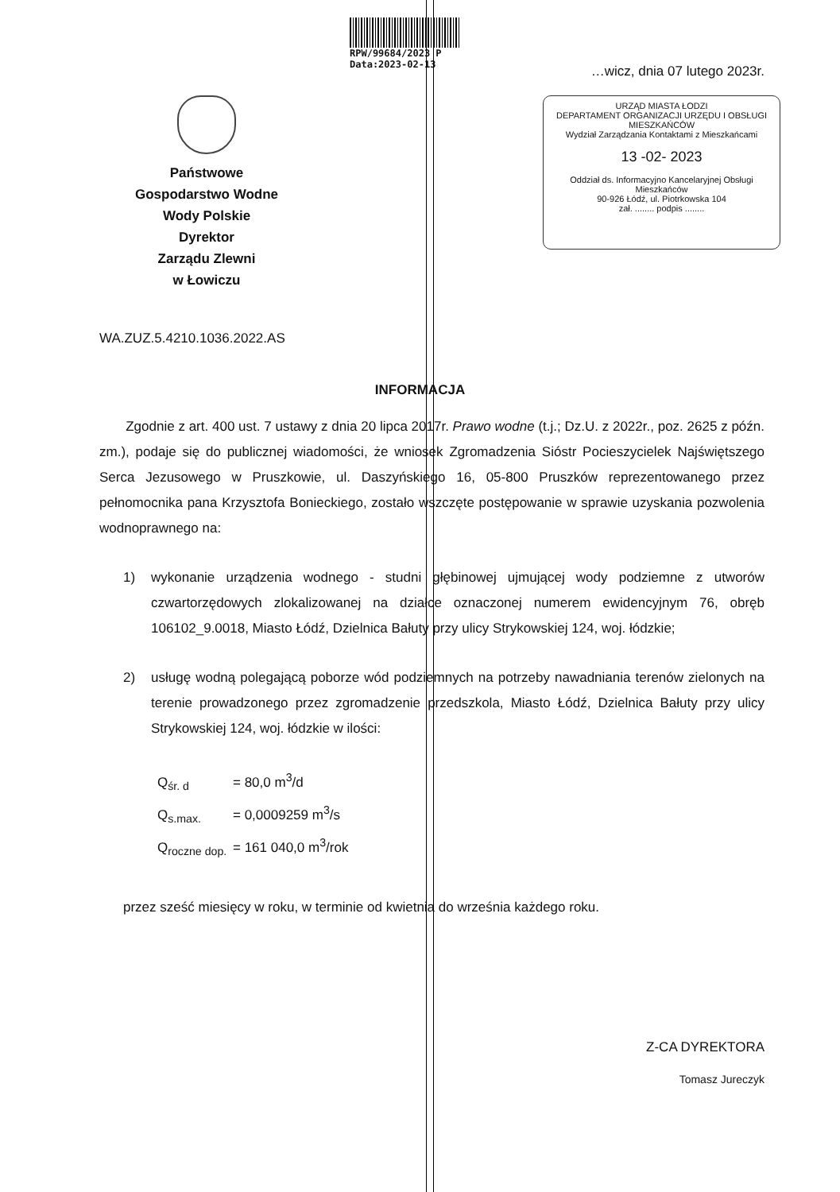RPW/99684/2023 P
Data:2023-02-13
…wicz, dnia 07 lutego 2023r.
Państwowe
Gospodarstwo Wodne
Wody Polskie
Dyrektor
Zarządu Zlewni
w Łowiczu
URZĄD MIASTA ŁODZI
DEPARTAMENT ORGANIZACJI URZĘDU I OBSŁUGI MIESZKAŃCÓW
Wydział Zarządzania Kontaktami z Mieszkańcami
13 -02- 2023
Oddział ds. Informacyjno Kancelaryjnej Obsługi Mieszkańców
90-926 Łódź, ul. Piotrkowska 104
zał. ........ podpis ........
WA.ZUZ.5.4210.1036.2022.AS
INFORMACJA
Zgodnie z art. 400 ust. 7 ustawy z dnia 20 lipca 2017r. Prawo wodne (t.j.; Dz.U. z 2022r., poz. 2625 z późn. zm.), podaje się do publicznej wiadomości, że wniosek Zgromadzenia Sióstr Pocieszycielek Najświętszego Serca Jezusowego w Pruszkowie, ul. Daszyńskiego 16, 05-800 Pruszków reprezentowanego przez pełnomocnika pana Krzysztofa Bonieckiego, zostało wszczęte postępowanie w sprawie uzyskania pozwolenia wodnoprawnego na:
1) wykonanie urządzenia wodnego - studni głębinowej ujmującej wody podziemne z utworów czwartorzędowych zlokalizowanej na działce oznaczonej numerem ewidencyjnym 76, obręb 106102_9.0018, Miasto Łódź, Dzielnica Bałuty przy ulicy Strykowskiej 124, woj. łódzkie;
2) usługę wodną polegającą poborze wód podziemnych na potrzeby nawadniania terenów zielonych na terenie prowadzonego przez zgromadzenie przedszkola, Miasto Łódź, Dzielnica Bałuty przy ulicy Strykowskiej 124, woj. łódzkie w ilości:
Q<sub>śr. d</sub> = 80,0 m<sup>3</sup>/d
Q<sub>s.max.</sub> = 0,0009259 m<sup>3</sup>/s
Q<sub>roczne dop.</sub> = 161 040,0 m<sup>3</sup>/rok
przez sześć miesięcy w roku, w terminie od kwietnia do września każdego roku.
Z-CA DYREKTORA
Tomasz Jureczyk